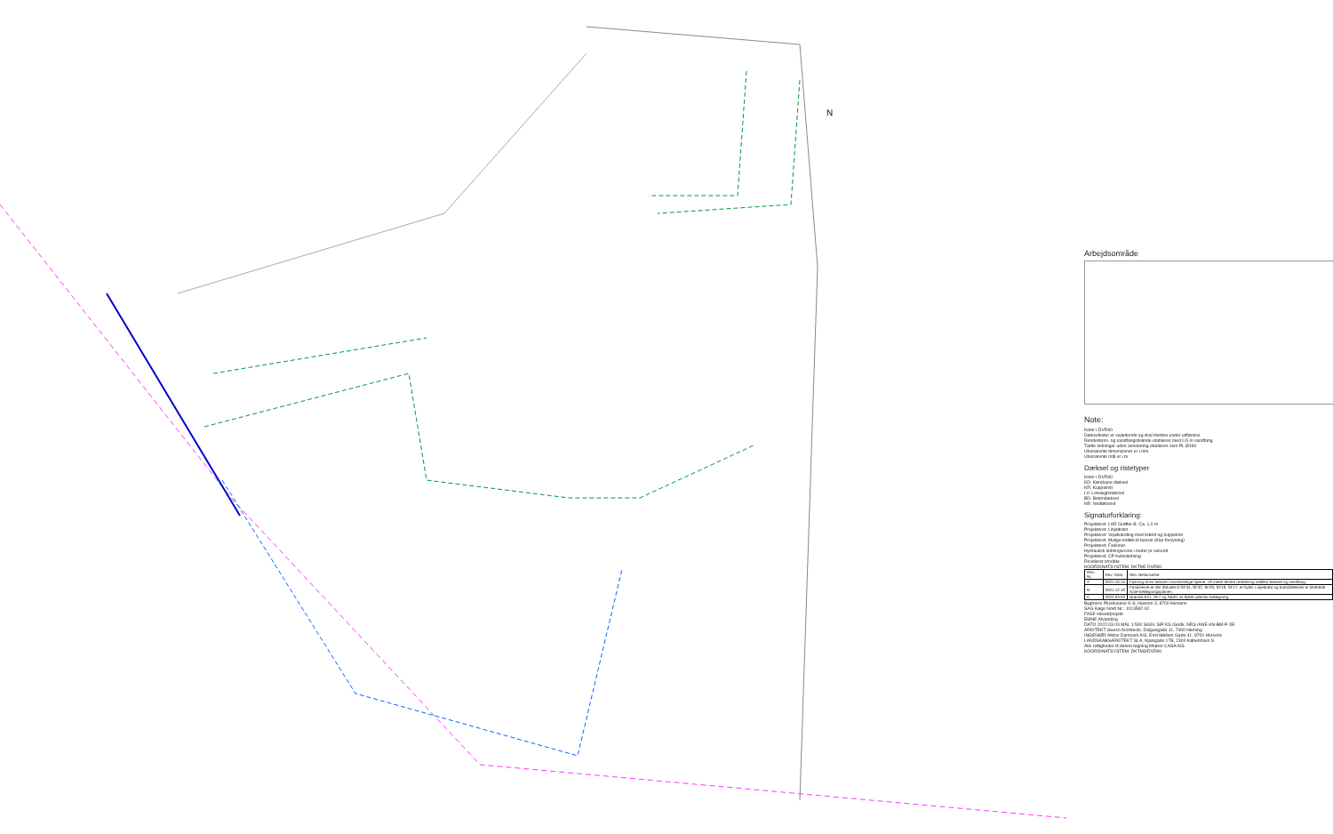N
Arbejdsområde
Note:
Koter i DVR90
Dækselkoter er vejledende og skal tilrettes under udførelse
Rendestens- og sandfangsbrønde etableres med 0,5 m sandfang
Tætte ledninger uden annotering etableres som PL Ø160
Ubenævnte dimensioner er i mm
Ubenævnte mål er i m
Dæksel og ristetyper
Koter i DVR90
KD: Kørebane dæksel
KR: Kuppelrist
LV: Letvægtsdæksel
BD: Betondæksel
NR: Nedløbsrist
Signaturforklaring:
Projekteret: LAR Grøfter B: Ca. 1,0 m
Projekteret: Linjedræn
Projekteret: Vejafvanding med brønd og kuppelrist
Projekteret: Mulige indløb til bassin (Klar forsyning)
Projekteret: Faskiner
Hydraulisk ledningsevne i meter pr sekund
Projekteret: CP Kelkoledning
Revideret område
KOORDINATSYSTEM: DKTM2 DVR90
| Rev. Nr.: | Rev. Dato: | Rev. Beskrivelse: |
| A | 2021.10.15 | Flytning af en faskine i Nordvestlige hjørne, 19 meter ekstra rørledning mellem faskine og sandfang. |
| B | 2021.12.10 | Faskinerne er der tilsluttet til SF34, SF32, SF20, SF19, SF17, er flytte. Linjedræn og brønddæksler er tilrettede Kote-belægningsplanen. |
| C | 2022.03.03 | Brønde R21, SF7 og SB20, er flyttet udenfor belægning. |
Bygherre Plushusene K-S, Havnen 3, 8700 Horsens
SAG Køge Nord Nr.: 1013582-02
FASE Hovedprojekt
EMNE Afvanding
DATO 2022.03.03 MÅL 1:500 SIGN. SIP KS./Godk. NRS /ANE KN-BM-P-XE
ARKITEKT Sweco Architects, Dalgasgade 11, 7400 Herning
INGENIØR Atkins Danmark A/S, Emil Møllers Gade 41, 8700 Horsens
LANDSKABSARKITEKT SLA, Njalsgade 17B, 2300 København S
Alle rettigheder til denne tegning tilhører CASA A/S.
KOORDINATSYSTEM: DKTM3/DVR90